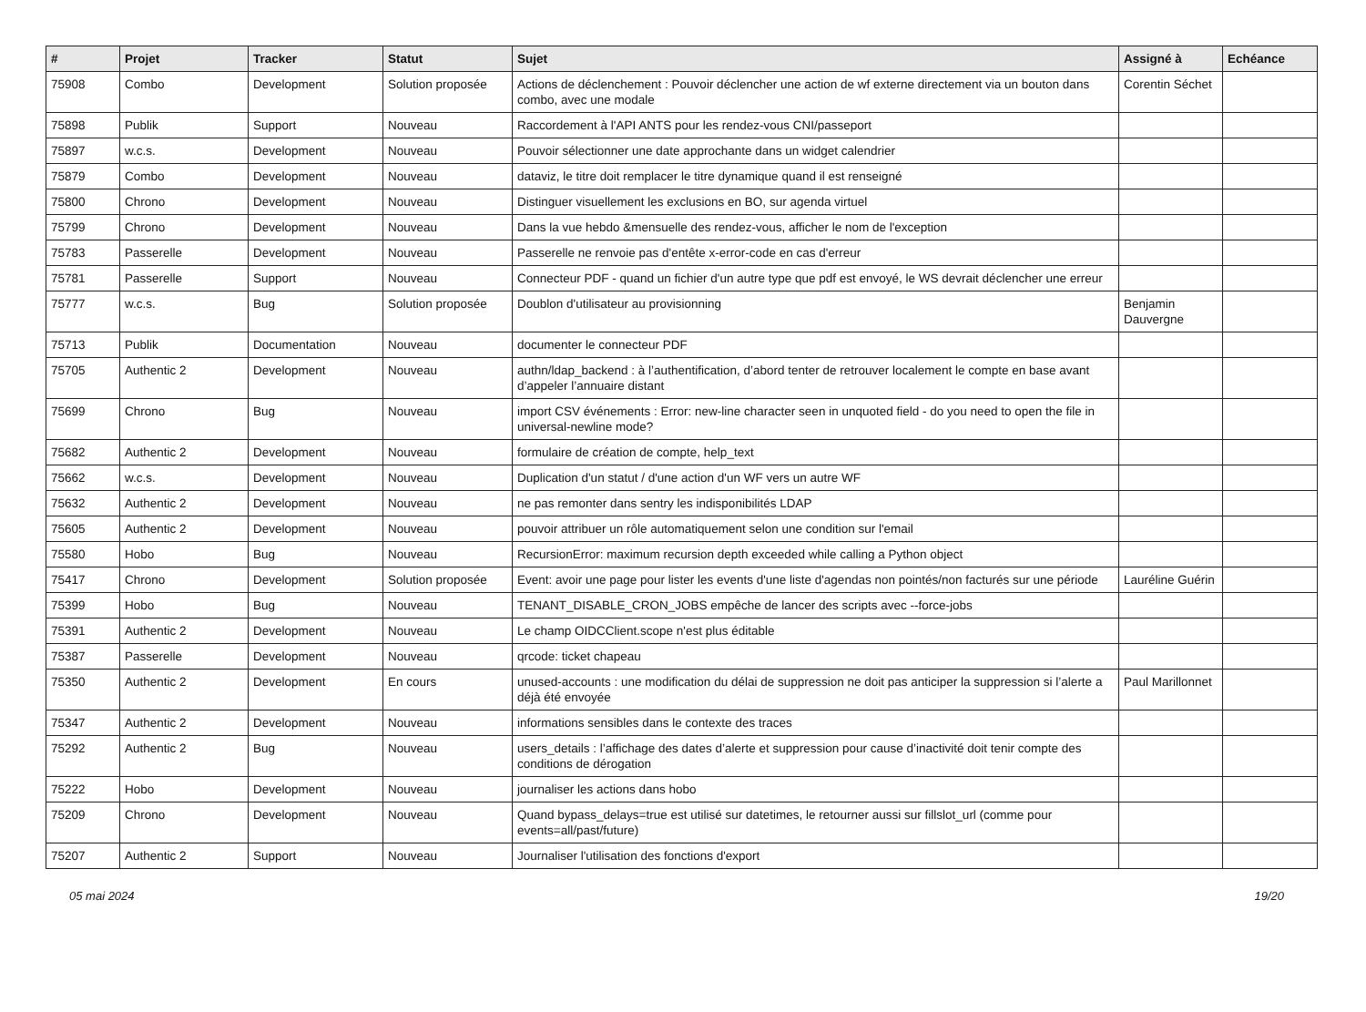| # | Projet | Tracker | Statut | Sujet | Assigné à | Echéance |
| --- | --- | --- | --- | --- | --- | --- |
| 75908 | Combo | Development | Solution proposée | Actions de déclenchement : Pouvoir déclencher une action de wf externe directement via un bouton dans combo, avec une modale | Corentin Séchet | |
| 75898 | Publik | Support | Nouveau | Raccordement à l'API ANTS pour les rendez-vous CNI/passeport | | |
| 75897 | w.c.s. | Development | Nouveau | Pouvoir sélectionner une date approchante dans un widget calendrier | | |
| 75879 | Combo | Development | Nouveau | dataviz, le titre doit remplacer le titre dynamique quand il est renseigné | | |
| 75800 | Chrono | Development | Nouveau | Distinguer visuellement les exclusions en BO, sur agenda virtuel | | |
| 75799 | Chrono | Development | Nouveau | Dans la vue hebdo &mensuelle des rendez-vous, afficher le nom de l'exception | | |
| 75783 | Passerelle | Development | Nouveau | Passerelle ne renvoie pas d'entête x-error-code en cas d'erreur | | |
| 75781 | Passerelle | Support | Nouveau | Connecteur PDF - quand un fichier d'un autre type que pdf est envoyé, le WS devrait déclencher une erreur | | |
| 75777 | w.c.s. | Bug | Solution proposée | Doublon d'utilisateur au provisionning | Benjamin Dauvergne | |
| 75713 | Publik | Documentation | Nouveau | documenter le connecteur PDF | | |
| 75705 | Authentic 2 | Development | Nouveau | authn/ldap_backend : à l’authentification, d’abord tenter de retrouver localement le compte en base avant d’appeler l’annuaire distant | | |
| 75699 | Chrono | Bug | Nouveau | import CSV événements : Error: new-line character seen in unquoted field - do you need to open the file in universal-newline mode? | | |
| 75682 | Authentic 2 | Development | Nouveau | formulaire de création de compte, help_text | | |
| 75662 | w.c.s. | Development | Nouveau | Duplication d'un statut / d'une action d'un WF vers un autre WF | | |
| 75632 | Authentic 2 | Development | Nouveau | ne pas remonter dans sentry les indisponibilités LDAP | | |
| 75605 | Authentic 2 | Development | Nouveau | pouvoir attribuer un rôle automatiquement selon une condition sur l'email | | |
| 75580 | Hobo | Bug | Nouveau | RecursionError: maximum recursion depth exceeded while calling a Python object | | |
| 75417 | Chrono | Development | Solution proposée | Event: avoir une page pour lister les events d'une liste d'agendas non pointés/non facturés sur une période | Lauréline Guérin | |
| 75399 | Hobo | Bug | Nouveau | TENANT_DISABLE_CRON_JOBS empêche de lancer des scripts avec --force-jobs | | |
| 75391 | Authentic 2 | Development | Nouveau | Le champ OIDCClient.scope n'est plus éditable | | |
| 75387 | Passerelle | Development | Nouveau | qrcode: ticket chapeau | | |
| 75350 | Authentic 2 | Development | En cours | unused-accounts : une modification du délai de suppression ne doit pas anticiper la suppression si l’alerte a déjà été envoyée | Paul Marillonnet | |
| 75347 | Authentic 2 | Development | Nouveau | informations sensibles dans le contexte des traces | | |
| 75292 | Authentic 2 | Bug | Nouveau | users_details : l’affichage des dates d’alerte et suppression pour cause d’inactivité doit tenir compte des conditions de dérogation | | |
| 75222 | Hobo | Development | Nouveau | journaliser les actions dans hobo | | |
| 75209 | Chrono | Development | Nouveau | Quand bypass_delays=true est utilisé sur datetimes, le retourner aussi sur fillslot_url (comme pour events=all/past/future) | | |
| 75207 | Authentic 2 | Support | Nouveau | Journaliser l'utilisation des fonctions d'export | | |
05 mai 2024 19/20